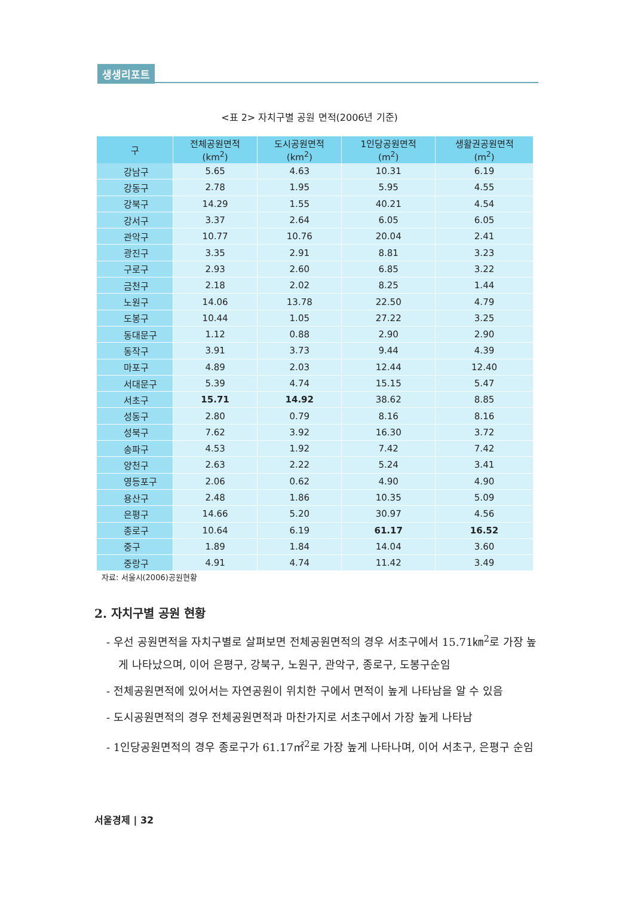생생리포트
<표 2> 자치구별 공원 면적(2006년 기준)
| 구 | 전체공원면적 (km<sup>2</sup>) | 도시공원면적 (km<sup>2</sup>) | 1인당공원면적 (m<sup>2</sup>) | 생활권공원면적 (m<sup>2</sup>) |
| --- | --- | --- | --- | --- |
| 강남구 | 5.65 | 4.63 | 10.31 | 6.19 |
| 강동구 | 2.78 | 1.95 | 5.95 | 4.55 |
| 강북구 | 14.29 | 1.55 | 40.21 | 4.54 |
| 강서구 | 3.37 | 2.64 | 6.05 | 6.05 |
| 관악구 | 10.77 | 10.76 | 20.04 | 2.41 |
| 광진구 | 3.35 | 2.91 | 8.81 | 3.23 |
| 구로구 | 2.93 | 2.60 | 6.85 | 3.22 |
| 금천구 | 2.18 | 2.02 | 8.25 | 1.44 |
| 노원구 | 14.06 | 13.78 | 22.50 | 4.79 |
| 도봉구 | 10.44 | 1.05 | 27.22 | 3.25 |
| 동대문구 | 1.12 | 0.88 | 2.90 | 2.90 |
| 동작구 | 3.91 | 3.73 | 9.44 | 4.39 |
| 마포구 | 4.89 | 2.03 | 12.44 | 12.40 |
| 서대문구 | 5.39 | 4.74 | 15.15 | 5.47 |
| 서초구 | 15.71 | 14.92 | 38.62 | 8.85 |
| 성동구 | 2.80 | 0.79 | 8.16 | 8.16 |
| 성북구 | 7.62 | 3.92 | 16.30 | 3.72 |
| 송파구 | 4.53 | 1.92 | 7.42 | 7.42 |
| 양천구 | 2.63 | 2.22 | 5.24 | 3.41 |
| 영등포구 | 2.06 | 0.62 | 4.90 | 4.90 |
| 용산구 | 2.48 | 1.86 | 10.35 | 5.09 |
| 은평구 | 14.66 | 5.20 | 30.97 | 4.56 |
| 종로구 | 10.64 | 6.19 | 61.17 | 16.52 |
| 중구 | 1.89 | 1.84 | 14.04 | 3.60 |
| 중랑구 | 4.91 | 4.74 | 11.42 | 3.49 |
자료: 서울시(2006)공원현황
2. 자치구별 공원 현황
- 우선 공원면적을 자치구별로 살펴보면 전체공원면적의 경우 서초구에서 15.71㎞<sup>2</sup>로 가장 높게 나타났으며, 이어 은평구, 강북구, 노원구, 관악구, 종로구, 도봉구순임
- 전체공원면적에 있어서는 자연공원이 위치한 구에서 면적이 높게 나타남을 알 수 있음
- 도시공원면적의 경우 전체공원면적과 마찬가지로 서초구에서 가장 높게 나타남
- 1인당공원면적의 경우 종로구가 61.17㎡<sup>2</sup>로 가장 높게 나타나며, 이어 서초구, 은평구 순임
서울경제 | 32